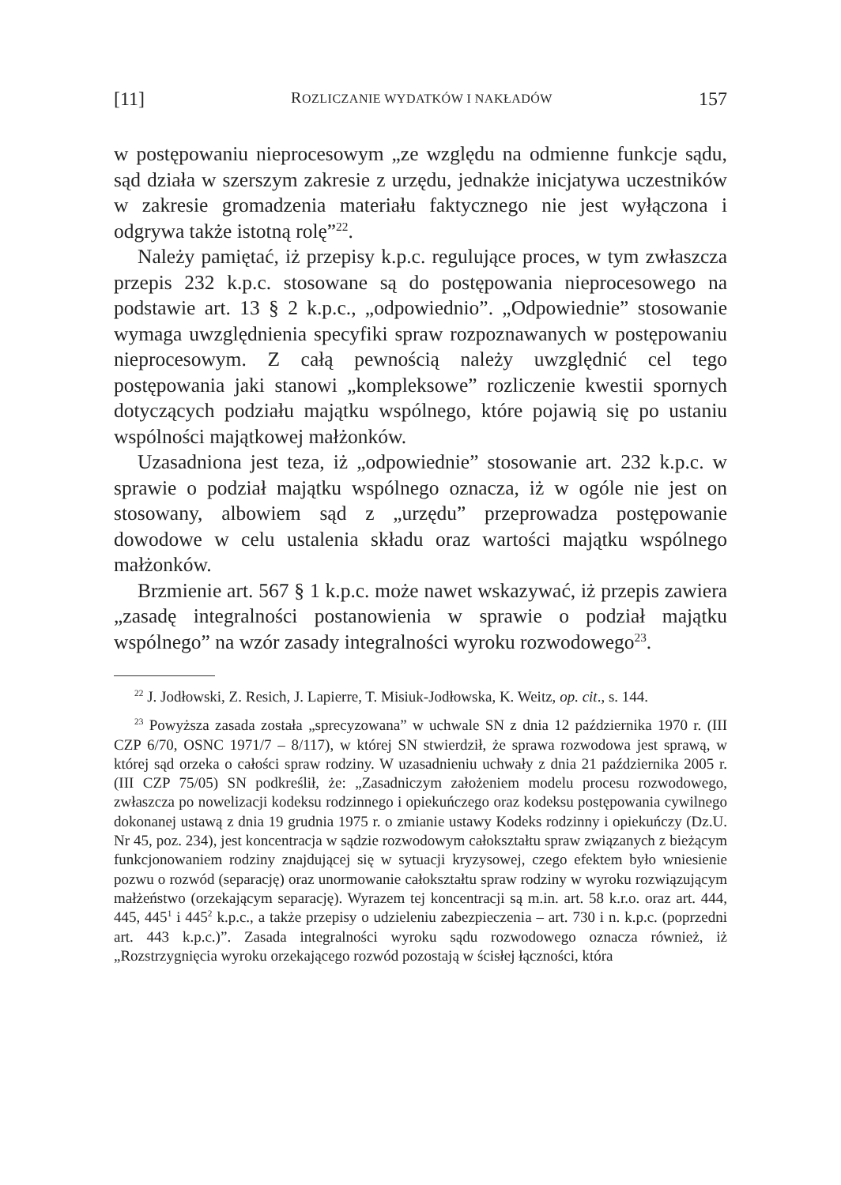[11] ROZLICZANIE WYDATKÓW I NAKŁADÓW 157
w postępowaniu nieprocesowym „ze względu na odmienne funkcje sądu, sąd działa w szerszym zakresie z urzędu, jednakże inicjatywa uczestników w zakresie gromadzenia materiału faktycznego nie jest wyłączona i odgrywa także istotną rolę”<sup>22</sup>.
Należy pamiętać, iż przepisy k.p.c. regulujące proces, w tym zwłaszcza przepis 232 k.p.c. stosowane są do postępowania nieprocesowego na podstawie art. 13 § 2 k.p.c., „odpowiednio”. „Odpowiednie” stosowanie wymaga uwzględnienia specyfiki spraw rozpoznawanych w postępowaniu nieprocesowym. Z całą pewnością należy uwzględnić cel tego postępowania jaki stanowi „kompleksowe” rozliczenie kwestii spornych dotyczących podziału majątku wspólnego, które pojawią się po ustaniu wspólności majątkowej małżonków.
Uzasadniona jest teza, iż „odpowiednie” stosowanie art. 232 k.p.c. w sprawie o podział majątku wspólnego oznacza, iż w ogóle nie jest on stosowany, albowiem sąd z „urzędu” przeprowadza postępowanie dowodowe w celu ustalenia składu oraz wartości majątku wspólnego małżonków.
Brzmienie art. 567 § 1 k.p.c. może nawet wskazywać, iż przepis zawiera „zasadę integralności postanowienia w sprawie o podział majątku wspólnego” na wzór zasady integralności wyroku rozwodowego<sup>23</sup>.
<sup>22</sup> J. Jodłowski, Z. Resich, J. Lapierre, T. Misiuk-Jodłowska, K. Weitz, op. cit., s. 144.
<sup>23</sup> Powyższa zasada została „sprecyzowana” w uchwale SN z dnia 12 października 1970 r. (III CZP 6/70, OSNC 1971/7 – 8/117), w której SN stwierdził, że sprawa rozwodowa jest sprawą, w której sąd orzeka o całości spraw rodziny. W uzasadnieniu uchwały z dnia 21 października 2005 r. (III CZP 75/05) SN podkreślił, że: „Zasadniczym założeniem modelu procesu rozwodowego, zwłaszcza po nowelizacji kodeksu rodzinnego i opiekuńczego oraz kodeksu postępowania cywilnego dokonanej ustawą z dnia 19 grudnia 1975 r. o zmianie ustawy Kodeks rodzinny i opiekuńczy (Dz.U. Nr 45, poz. 234), jest koncentracja w sądzie rozwodowym całokształtu spraw związanych z bieżącym funkcjonowaniem rodziny znajdującej się w sytuacji kryzysowej, czego efektem było wniesienie pozwu o rozwód (separację) oraz unormowanie całokształtu spraw rodziny w wyroku rozwiązującym małżeństwo (orzekającym separację). Wyrazem tej koncentracji są m.in. art. 58 k.r.o. oraz art. 444, 445, 445<sup>1</sup> i 445<sup>2</sup> k.p.c., a także przepisy o udzieleniu zabezpieczenia – art. 730 i n. k.p.c. (poprzedni art. 443 k.p.c.)”. Zasada integralności wyroku sądu rozwodowego oznacza również, iż „Rozstrzygnięcia wyroku orzekającego rozwód pozostają w ścisłej łączności, która